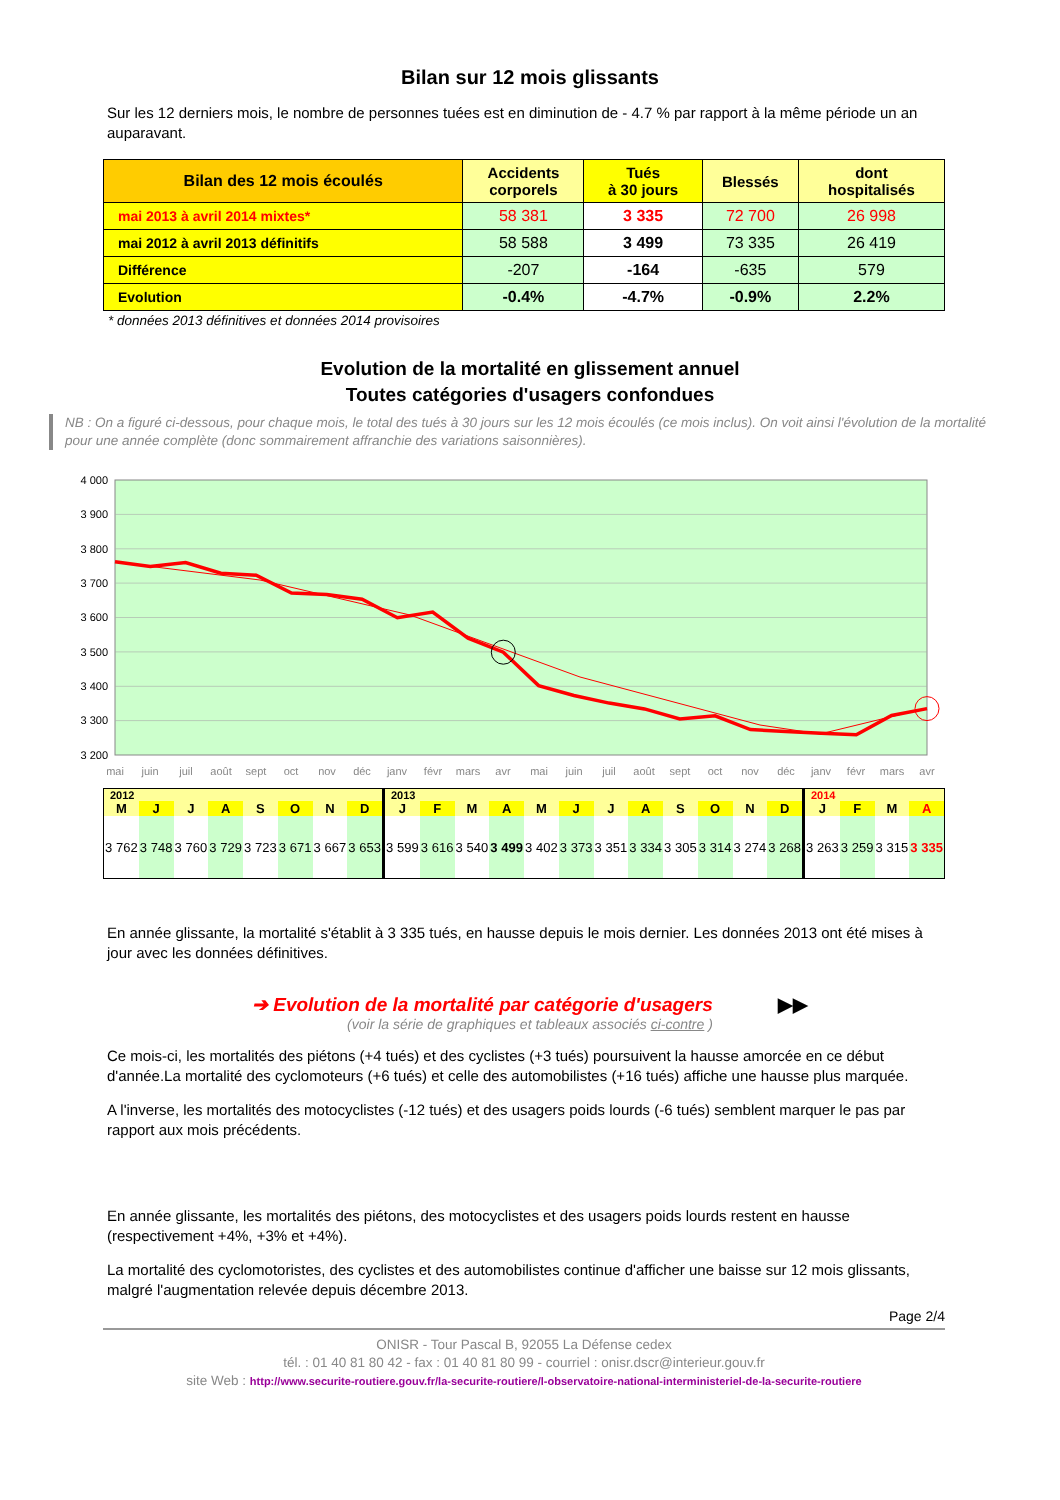Bilan sur 12 mois glissants
Sur les 12 derniers mois, le nombre de personnes tuées est en diminution de - 4.7 % par rapport à la même période un an auparavant.
| Bilan des 12 mois écoulés | Accidents corporels | Tués à 30 jours | Blessés | dont hospitalisés |
| --- | --- | --- | --- | --- |
| mai 2013 à avril 2014 mixtes* | 58 381 | 3 335 | 72 700 | 26 998 |
| mai 2012 à avril 2013 définitifs | 58 588 | 3 499 | 73 335 | 26 419 |
| Différence | -207 | -164 | -635 | 579 |
| Evolution | -0.4% | -4.7% | -0.9% | 2.2% |
* données 2013 définitives et données 2014 provisoires
Evolution de la mortalité en glissement annuel
Toutes catégories d'usagers confondues
NB : On a figuré ci-dessous, pour chaque mois, le total des tués à 30 jours sur les 12 mois écoulés (ce mois inclus). On voit ainsi l'évolution de la mortalité pour une année complète (donc sommairement affranchie des variations saisonnières).
4 000
3 900
3 800
3 700
3 600
3 500
3 400
3 300
3 200
mai
juin
juil
août
sept
oct
nov
déc
janv
févr
mars
avr
mai
juin
juil
août
sept
oct
nov
déc
janv
févr
mars
avr
| 2012 | | | | | | | | 2013 | | | | | | | | | | | | 2014 | | | |
| M | J | J | A | S | O | N | D | J | F | M | A | M | J | J | A | S | O | N | D | J | F | M | A |
| 3 762 | 3 748 | 3 760 | 3 729 | 3 723 | 3 671 | 3 667 | 3 653 | 3 599 | 3 616 | 3 540 | 3 499 | 3 402 | 3 373 | 3 351 | 3 334 | 3 305 | 3 314 | 3 274 | 3 268 | 3 263 | 3 259 | 3 315 | 3 335 |
En année glissante, la mortalité s'établit à 3 335 tués, en hausse depuis le mois dernier. Les données 2013 ont été mises à jour avec les données définitives.
➔ Evolution de la mortalité par catégorie d'usagers ▶▶
(voir la série de graphiques et tableaux associés ci-contre )
Ce mois-ci, les mortalités des piétons (+4 tués) et des cyclistes (+3 tués) poursuivent la hausse amorcée en ce début d'année.La mortalité des cyclomoteurs (+6 tués) et celle des automobilistes (+16 tués) affiche une hausse plus marquée.
A l'inverse, les mortalités des motocyclistes (-12 tués) et des usagers poids lourds (-6 tués) semblent marquer le pas par rapport aux mois précédents.
En année glissante, les mortalités des piétons, des motocyclistes et des usagers poids lourds restent en hausse (respectivement +4%, +3% et +4%).
La mortalité des cyclomotoristes, des cyclistes et des automobilistes continue d'afficher une baisse sur 12 mois glissants, malgré l'augmentation relevée depuis décembre 2013.
Page 2/4
ONISR - Tour Pascal B, 92055 La Défense cedex
tél. : 01 40 81 80 42 - fax : 01 40 81 80 99 - courriel : onisr.dscr@interieur.gouv.fr
site Web : http://www.securite-routiere.gouv.fr/la-securite-routiere/l-observatoire-national-interministeriel-de-la-securite-routiere